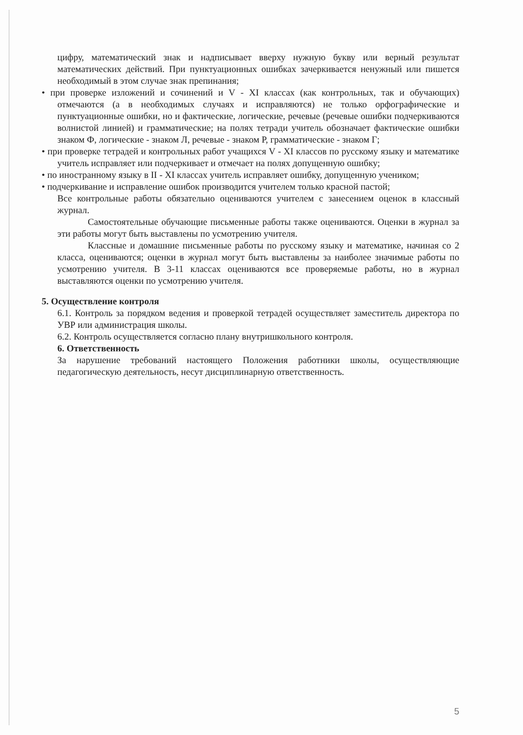цифру, математический знак и надписывает вверху нужную букву или верный результат математических действий. При пунктуационных ошибках зачеркивается ненужный или пишется необходимый в этом случае знак препинания;
• при проверке изложений и сочинений и V - XI классах (как контрольных, так и обучающих) отмечаются (а в необходимых случаях и исправляются) не только орфографические и пунктуационные ошибки, но и фактические, логические, речевые (речевые ошибки подчеркиваются волнистой линией) и грамматические; на полях тетради учитель обозначает фактические ошибки знаком Ф, логические - знаком Л, речевые - знаком Р, грамматические - знаком Г;
• при проверке тетрадей и контрольных работ учащихся V - XI классов по русскому языку и математике учитель исправляет или подчеркивает и отмечает на полях допущенную ошибку;
• по иностранному языку в II - XI классах учитель исправляет ошибку, допущенную учеником;
• подчеркивание и исправление ошибок производится учителем только красной пастой;
Все контрольные работы обязательно оцениваются учителем с занесением оценок в классный журнал.
Самостоятельные обучающие письменные работы также оцениваются. Оценки в журнал за эти работы могут быть выставлены по усмотрению учителя.
Классные и домашние письменные работы по русскому языку и математике, начиная со 2 класса, оцениваются; оценки в журнал могут быть выставлены за наиболее значимые работы по усмотрению учителя. В 3-11 классах оцениваются все проверяемые работы, но в журнал выставляются оценки по усмотрению учителя.
5. Осуществление контроля
6.1. Контроль за порядком ведения и проверкой тетрадей осуществляет заместитель директора по УВР или администрация школы.
6.2. Контроль осуществляется согласно плану внутришкольного контроля.
6. Ответственность
За нарушение требований настоящего Положения работники школы, осуществляющие педагогическую деятельность, несут дисциплинарную ответственность.
5